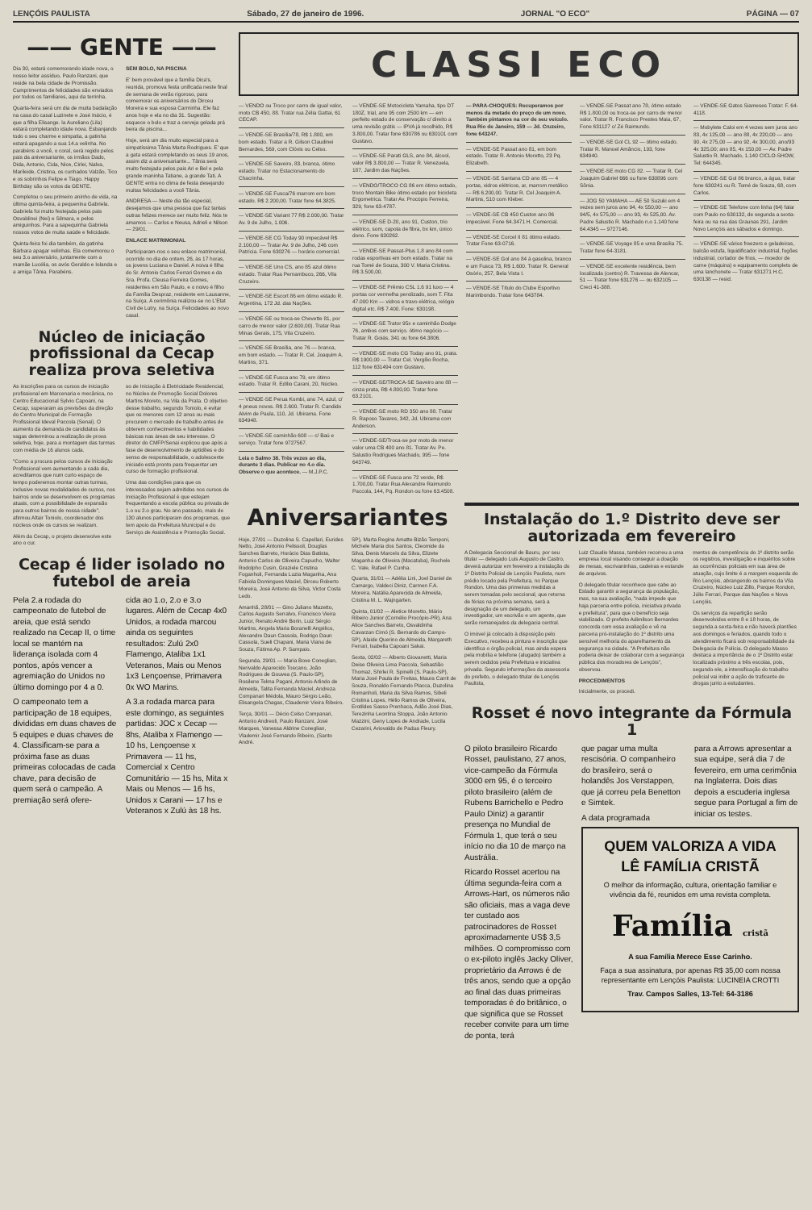LENÇÓIS PAULISTA Sábado, 27 de janeiro de 1996. JORNAL "O ECO" PÁGINA — 07
—— GENTE ——
Dia 30, estará comemorando idade nova, o nosso leitor assíduo, Paulo Ranzani, que reside na bela cidade de Promissão. Cumprimentos de felicidades são enviados por todos os familiares, aqui da terrinha.
Quarta-feira será um dia de muita badalação na casa do casal Luzinete e José Inácio, é que a filha Elisange. la Aureliano (Lila) estará completando idade nova. Esbanjando todo o seu charme e simpatia, a gatinha estará apagando a sua 14.a velinha. No parabéns a você, o coral, será regido pelos pais da aniversariante, os irmãos Dado, Dida, Antonio, Cida, Nice, Cirlei, Nalva, Marileide, Cristina, os cunhados Valzão, Tico e os sobrinhos Felipe e Tiago. Happy Birthday são os votos da GENTE.
Completou o seu primeiro aninho de vida, na última quinta-feira, a pequenina Gabriela. Gabriela foi muito festejada pelos pais Osvaldinei (Nei) e Silmara, e pelos amiguinhos. Para a sapequinha Gabriela nossos votos de muita saúde e felicidade.
Quinta-feira foi dia também, da gatinha Bárbara apagar velinhas. Ela comemorou o seu 3.o aniversário, juntamente com a mamãe Lucélia, os avós Geraldo e Iolanda e a amiga Tânia. Parabéns.
SEM BOLO, NA PISCINA
E' bem provável que a família Dica's, reunida, promova festa unificada neste final de semana de verão rigoroso, para comemorar os aniversários do Dirceu Moreira e sua esposa Carminha. Ele faz anos hoje e ela no dia 31. Sugestão: esquece o bolo e traz a cerveja gelada prá beira da piscina...
Hoje, será um dia muito especial para a simpatíssima Tânia Marta Rodrigues. E' que a gata estará completando os seus 19 anos, assim diz a aniversariante... Tânia será muito festejada pelos pais Ari e Bel e pela grande maninha Tatiane, a grande Tati. A GENTE entra no clima de festa desejando muitas felicidades a você Tânia.
ANDRESA — Neste dia tão especial, desejamos que uma pessoa que faz tantas outras felizes merece ser muito feliz. Nós te amamos — Carlos e Neusa, Adrieli e Nilson — 29/01.
ENLACE MATRIMONIAL
Participaram-nos o seu enlace matrimonial, ocorrido no dia de ontem, 26, às 17 horas, os jovens Luciana e Daniel. A noiva é filha do Sr. Antonio Carlos Ferrari Gomes e da Sra. Profa. Cleusa Ferreira Gomes, residentes em São Paulo, e o noivo é filho da Família Despraz, residente em Lausanne, na Suíça. A cerimônia realizou-se no L'Etat Civil de Lutry, na Suíça. Felicidades ao novo casal.
Núcleo de iniciação profissional da Cecap realiza prova seletiva
As inscrições para os cursos de iniciação profissional em Marcenaria e mecânica, no Centro Educacional Sylvio Capoani, na Cecap, superaram as previsões da direção do Centro Municipal de Formação Profissional Ideval Paccola (Senai). O aumento da demanda de candidatos às vagas determinou a realização de prova seletiva, hoje, para a montagem das turmas com média de 16 alunos cada.
"Como a procura pelos cursos de Iniciação Profissional vem aumentando a cada dia, acreditamos que num curto espaço de tempo poderemos montar outras turmas, inclusive novas modalidades de cursos, nos bairros onde se desenvolvem os programas atuais, com a possibilidade de expansão para outros bairros de nossa cidade", afirmou Altair Toniolo, coordenador dos núcleos onde os cursos se realizam.
Além da Cecap, o projeto desenvolve este ano o cur.
so de Iniciação à Eletricidade Residencial, no Núcleo de Promoção Social Dolores Martins Moreto, na Vila da Prata. O objetivo desse trabalho, segundo Toniolo, é evitar que os menores com 12 anos ou mais procurem o mercado de trabalho antes de obterem conhecimentos e habilidades básicas nas áreas de seu interesse. O diretor do CMFP/Senai explicou que após a fase de desenvolvimento de aptidões e do senso de responsabilidade, o adolescente iniciado está pronto para frequentar um curso de formação profissional.
Uma das condições para que os interessados sejam admitidos nos cursos de Iniciação Profissional é que estejam frequentando a escola pública ou privada de 1.o ou 2.o grau. No ano passado, mais de 130 alunos participaram dos programas, que tem apoio da Prefeitura Municipal e do Serviço de Assistência e Promoção Social.
Cecap é lider isolado no futebol de areia
Pela 2.a rodada do campeonato de futebol de areia, que está sendo realizado na Cecap II, o time local se mantém na liderança isolada com 4 pontos, após vencer a agremiação do Unidos no último domingo por 4 a 0.
O campeonato tem a participação de 18 equipes, divididas em duas chaves de 5 equipes e duas chaves de 4. Classificam-se para a próxima fase as duas primeiras colocadas de cada chave, para decisão de quem será o campeão. A premiação será ofere-
cida ao 1.o, 2.o e 3.o lugares. Além de Cecap 4x0 Unidos, a rodada marcou ainda os seguintes resultados: Zulú 2x0 Flamengo, Ataliba 1x1 Veteranos, Mais ou Menos 1x3 Lençoense, Primavera 0x WO Marins.
A 3.a rodada marca para este domingo, as seguintes partidas: JOC x Cecap — 8hs, Ataliba x Flamengo — 10 hs, Lençoense x Primavera — 11 hs, Comercial x Centro Comunitário — 15 hs, Mita x Mais ou Menos — 16 hs, Unidos x Carani — 17 hs e Veteranos x Zulú às 18 hs.
CLASSI ECO
— VENDO ou Troco por carro de igual valor, moto CB 450, 88. Tratar rua Zélia Gattai, 61 CECAP.
— VENDE-SE Brasília/78, R$ 1.800, em bom estado. Tratar a R. Gilson Claudinei Bernardes, 569, com Clóvis ou Celso.
— VENDE-SE Saveiro, 83, branca, ótimo estado. Tratar no Estacionamento do Chacrinha.
— VENDE-SE Fusca/76 marrom em bom estado. R$ 2.200,00. Tratar fone 64.3825.
— VENDE-SE Variant 77 R$ 2.000,00. Tratar Av. 9 de Julho, 1.006.
— VENDE-SE CG Today 90 impecável R$ 2.100,00 — Tratar Av. 9 de Julho, 246 com Patrícia. Fone 630276 — horário comercial.
— VENDE-SE Uno CS, ano 85 azul ótimo estado. Tratar Rua Pernambuco, 266, Vila Cruzeiro.
— VENDE-SE Escort 86 em ótimo estado R. Argentina, 172 Jd. das Nações.
— VENDE-SE ou troca-se Chevette 81, por carro de menor valor (2.600,00). Tratar Rua Minas Gerais, 175, Vila Cruzeiro.
— VENDE-SE Brasília, ano 76 — branca, em bom estado. — Tratar R. Cel. Joaquim A. Martins, 371.
— VENDE-SE Fusca ano 79, em ótimo estado. Tratar R. Edílio Carani, 20, Núcleo.
— VENDE-SE Perua Kombi, ano 74, azul, c/ 4 pneus novos. R$ 2.600. Tratar R. Candido Alvim de Paula, 110, Jd. Ubirama. Fone 634948.
— VENDE-SE caminhão 608 — c/ Baú e serviço. Tratar fone 9727567.
Leia o Salmo 38. Três vezes ao dia, durante 3 dias. Publicar no 4.o dia. Observe o que acontece. — M.J.P.C.
— VENDE-SE Motocicleta Yamaha, tipo DT 180Z, trial, ano 95 com 2500 km — em perfeito estado de conservação c/ direito a uma revisão grátis — IPVA já recolhido, R$ 3.800,00. Tratar fone 630786 ou 630101 com Gustavo.
— VENDE-SE Parati GLS, ano 84, álcool, valor R$ 3.800,00 — Tratar R. Venezuela, 187, Jardim das Nações.
— VENDO/TROCO CG 86 em ótimo estado, troco Montain Bike ótimo estado por bicicleta Ergometrica. Tratar Av. Procópio Ferreira, 329, fone 63-4787.
— VENDE-SE D-20, ano 91, Custon, trio elétrico, som, capota de fibra, bx km, único dono. Fone 630262.
— VENDE-SE Passat-Plus 1.8 ano 84 com rodas esportivas em bom estado. Tratar na rua Tomé de Souza, 300 V. Maria Cristina. R$ 3.500,00.
— VENDE-SE Prêmio CSL 1.6 91 luxo — 4 portas cor vermelha perolizado, som T. Fita 47.000 Km — vidros e travo elétrica, relógio digital etc. R$ 7.400. Fone: 630198.
— VENDE-SE Trator 95x e caminhão Dodge 76, ambos com serviço. ótimo negócio — Tratar R. Goiás, 341 ou fone 64.3806.
— VENDE-SE moto CG Today ano 91, prata. R$ 1900,00 — Tratar Cel. Vergílio Rocha, 112 fone 631494 com Gustavo.
— VENDE-SE/TROCA-SE Saveiro ano 88 — cinza prata, R$ 4.800,00. Tratar fone 63.2101.
— VENDE-SE moto RD 350 ano 88. Tratar R. Raposo Tavares, 342, Jd. Ubirama com Anderson.
— VENDE-SE/Troca-se por moto de menor valor uma CB 400 ano 81. Tratar Av. Pe. Salustio Rodrigues Machado, 995 — fone 643749.
— VENDE-SE Fusca ano 72 verde, R$ 1.700,00. Tratar Rua Alexandre Raimundo Paccola, 144, Pq. Rondon ou fone 63.4508.
— PARA-CHOQUES: Recuperamos por menos da metade do preço de um novo. Também pintamos na cor de seu veículo. Rua Rio de Janeiro, 159 — Jd. Cruzeiro, fone 643247.
— VENDE-SE Passat ano 81, em bom estado. Tratar R. Antonio Moretto, 23 Pq. Elizabeth.
— VENDE-SE Santana CD ano 85 — 4 portas, vidros elétricos, ar, marrom metálico — R$ 6.200,00. Tratar R. Cel Joaquim A. Martins, 510 com Kleber.
— VENDE-SE CB 450 Custon ano 86 impecável. Fone 64.3471 H. Comercial.
— VENDE-SE Corcel II 81 ótimo estado. Tratar Fone 63-0716.
— VENDE-SE Gol ano 84 à gasolina, branco e um Fusca 73, R$ 1.600. Tratar R. General Osório, 257, Bela Vista I.
— VENDE-SE Título do Clube Esportivo Marimbondo. Tratar fone 643784.
— VENDE-SE Passat ano 78, ótimo estado R$ 1.800,00 ou troca-se por carro de menor valor. Tratar R. Francisco Prestes Maia, 67, Fone 631127 c/ Zé Raimundo.
— VENDE-SE Gol CL 92 — ótimo estado. Tratar R. Manoel Amâncio, 193, fone 634940.
— VENDE-SE moto CG 82. — Tratar R. Cel Joaquim Gabriel 666 ou fone 630896 com Sônia.
— JOG 50 YAMAHA — AE 50 Suzuki em 4 vezes sem juros ano 94, 4x 550,00 — ano 94/5, 4x 575,00 — ano 93, 4x 525,00. Av. Padre Salustio R. Machado n.o 1.140 fone 64.4345 — 9727146.
— VENDE-SE Voyage 85 e uma Brasília 75. Tratar fone 64-3181.
— VENDE-SE excelente residência, bem localizada (centro) R. Travessa de Alencar, 51 — Tratar fone 631276 — ou 632105 — Creci 41-388.
— VENDE-SE Gatos Siameses Tratar: F. 64-4118.
— Mobylete Caloi em 4 vezes sem juros ano 83, 4x 125,00 — ano 88, 4x 220,00 — ano 90, 4x 275,00 — ano 92, 4x 300,00, ano/93 4x 325,00; ano 85, 4x 150,00 — Av. Padre Salustio R. Machado, 1.140 CICLO-SHOW, Tel: 644345.
— VENDE-SE Gol 86 branco, a água, tratar fone 630241 ou R. Tomé de Souza, 68, com Carlos.
— VENDE-SE Telefone com linha (64) falar com Paulo no 630132, de segunda a sexta-feira ou na rua das Graunas 291, Jardim Novo Lençóis aos sábados e domingo.
— VENDE-SE vários freezers e geladeiras, balcão estufa, liquidificador industrial, fogões industrial, cortador de frios, — moedor de carne (máquina) e equipamento completo de uma lanchonete — Tratar 631271 H.C. 630138 — resid.
Aniversariantes
Hoje, 27/01 — Duzolina S. Capellari, Eurides Netto, José Antonio Pelissoli, Douglas Sanches Barreto, Horácio Dias Batista, Antonio Carlos de Oliveira Capucho, Walter Rodolpho Cusin, Graziele Cristina Foganholi, Fernanda Luzia Maganha, Ana Fabiola Domingues Maciel, Dirceu Roberto Moreira, José Antonio da Silva, Victor Costa Ledo.
Amanhã, 28/01 — Gino Juliano Mazetto, Carlos Augusto Serralvo, Francisco Vieira Junior, Renato André Borin, Luiz Sérgio Martins, Angela Maria Boranelli Angélico, Alexandre Daun Cassola, Rodrigo Daun Cassola, Sueli Chapani, Maria Viana de Souza, Fátima Ap. P. Sampaio.
Segunda, 29/01 — Maria Bove Coneglian, Nerivaldo Aparecido Toscano, João Rodrigues de Gouvea (S. Paulo-SP), Rosilene Telma Pagani, Antonio Arlindo de Almeida, Talita Fernanda Maciel, Andreza Companari Médola, Mauro Sérgio Leão, Elisangela Chagas, Claudemir Vieira Ribeiro.
Terça, 30/01 — Décio Celso Companari, Antonio Andreoli, Paulo Ranzani, José Marques, Vanessa Aldrine Coneglian, Vlademir José Fernando Ribeiro, (Santo André.
SP), Marta Regina Amatte Bizão Temponi, Michele Maria dos Santos, Cleomide da Silva, Denis Marcelo da Silva, Elizete Maganha de Oliveira (Macatuba), Rochele C. Vale, Rafael P. Cunha.
Quarta, 31/01 — Adélia Lini, Joel Daniel de Camargo, Valdeci Diniz, Carmen F.A. Moreira, Natália Aparecida de Almeida, Cristina M. L. Wajngarten.
Quinta, 01/02 — Aletice Moretto, Mário Ribeiro Junior (Cornélio Procópio-PR), Ana Alice Sanches Barreto, Osvaldinha Cavarzan Cimó (S. Bernardo do Campo-SP), Alaide Querino de Almeida, Margareth Ferrari, Isabella Capoani Sakai.
Sexta, 02/02 — Alberto Giovanetti, Maria Deise Oliveira Lima Paccola, Sebastião Thomaz, Shirlei R. Spinelli (S. Paulo-SP), Maria José Paula de Freitas, Maura Carrit de Souza, Ronaldo Fernando Placca, Duzolina Romanholi, Maria da Silva Ramos, Sibeli Cristina Lopes, Hélio Ramos de Oliveira, Erotildes Sasso Prenhaca, Adão José Dias, Terezinha Leontina Stoppa, João Antonio Mazzini, Geny Lopes de Andrade, Lucila Cezarini, Ariovaldo de Padua Fleury.
Instalação do 1.º Distrito deve ser autorizada em fevereiro
A Delegacia Seccional de Bauru, por seu titular — delegado Luis Augusto de Castro, deverá autorizar em fevereiro a instalação do 1º Distrito Policial de Lençóis Paulista, num prédio locado pela Prefeitura, no Parque Rondon. Uma das primeiras medidas a serem tomadas pelo seccional, que retorna de férias na próxima semana, será a designação de um delegado, um investigador, um escrivão e um agente, que serão remanejados da delegacia central.
O imóvel já colocado à disposição pelo Executivo, recebeu a pintura e inscrição que identifica o órgão policial, mas ainda espera pela mobília e telefone (alugado) também a serem cedidos pela Prefeitura e iniciativa privada. Segundo informações da assessoria do prefeito, o delegado titular de Lençóis Paulista,
Luiz Claudio Massa, também recorreu a uma empresa local visando conseguir a doação de mesas, escrivaninhas, cadeiras e estande de arquivos.
O delegado titular reconhece que cabe ao Estado garantir a segurança da população, mas, na sua avaliação, "nada impede que haja parceria entre polícia, iniciativa privada e prefeitura", para que o benefício seja viabilizado. O prefeito Adimilson Bernardes concorda com essa avaliação e vê na parceria pró-instalação do 1º distrito uma sensível melhoria do aparelhamento da segurança na cidade. "A Prefeitura não poderia deixar de colaborar com a segurança pública dos moradores de Lençóis", observou.
PROCEDIMENTOS
Inicialmente, os procedi.
mentos de competência do 1º distrito serão os registros, investigação e inquéritos sobre as ocorrências policiais em sua área de atuação, cujo limite é a margem esquerda do Rio Lençóis, abrangendo os bairros da Vila Cruzeiro, Núcleo Luiz Zillo, Parque Rondon, Júlio Ferrari, Parque das Nações e Nova Lençóis.
Os serviços da repartição serão desenvolvidos entre 8 e 18 horas, de segunda a sexta-feira e não haverá plantões aos domingos e feriados, quando todo o atendimento ficará sob responsabilidade da Delegacia de Polícia. O delegado Masso destaca a importância de o 1º Distrito estar localizado próximo a três escolas, pois, segundo ele, a intensificação do trabalho policial vai inibir a ação de traficante de drogas junto a estudantes.
Rosset é novo integrante da Fórmula 1
O piloto brasileiro Ricardo Rosset, paulistano, 27 anos, vice-campeão da Fórmula 3000 em 95, é o terceiro piloto brasileiro (além de Rubens Barrichello e Pedro Paulo Diniz) a garantir presença no Mundial de Fórmula 1, que terá o seu início no dia 10 de março na Austrália.
Ricardo Rosset acertou na última segunda-feira com a Arrows-Hart, os números não são oficiais, mas a vaga deve ter custado aos patrocinadores de Rosset aproximadamente US$ 3,5 milhões. O compromisso com o ex-piloto inglês Jacky Oliver, proprietário da Arrows é de três anos, sendo que a opção ao final das duas primeiras temporadas é do britânico, o que significa que se Rosset receber convite para um time de ponta, terá
que pagar uma multa rescisória. O companheiro do brasileiro, será o holandês Jos Verstappen, que já correu pela Benetton e Simtek.
A data programada
para a Arrows apresentar a sua equipe, será dia 7 de fevereiro, em uma cerimônia na Inglaterra. Dois dias depois a escuderia inglesa segue para Portugal a fim de iniciar os testes.
QUEM VALORIZA A VIDA
LÊ FAMÍLIA CRISTÃ
O melhor da informação, cultura, orientação familiar e vivência da fé, reunidos em uma revista completa.
Família cristã
A sua Família Merece Esse Carinho.
Faça a sua assinatura, por apenas R$ 35,00 com nossa representante em Lençóis Paulista: LUCINEIA CROTTI
Trav. Campos Salles, 13-Tel: 64-3186